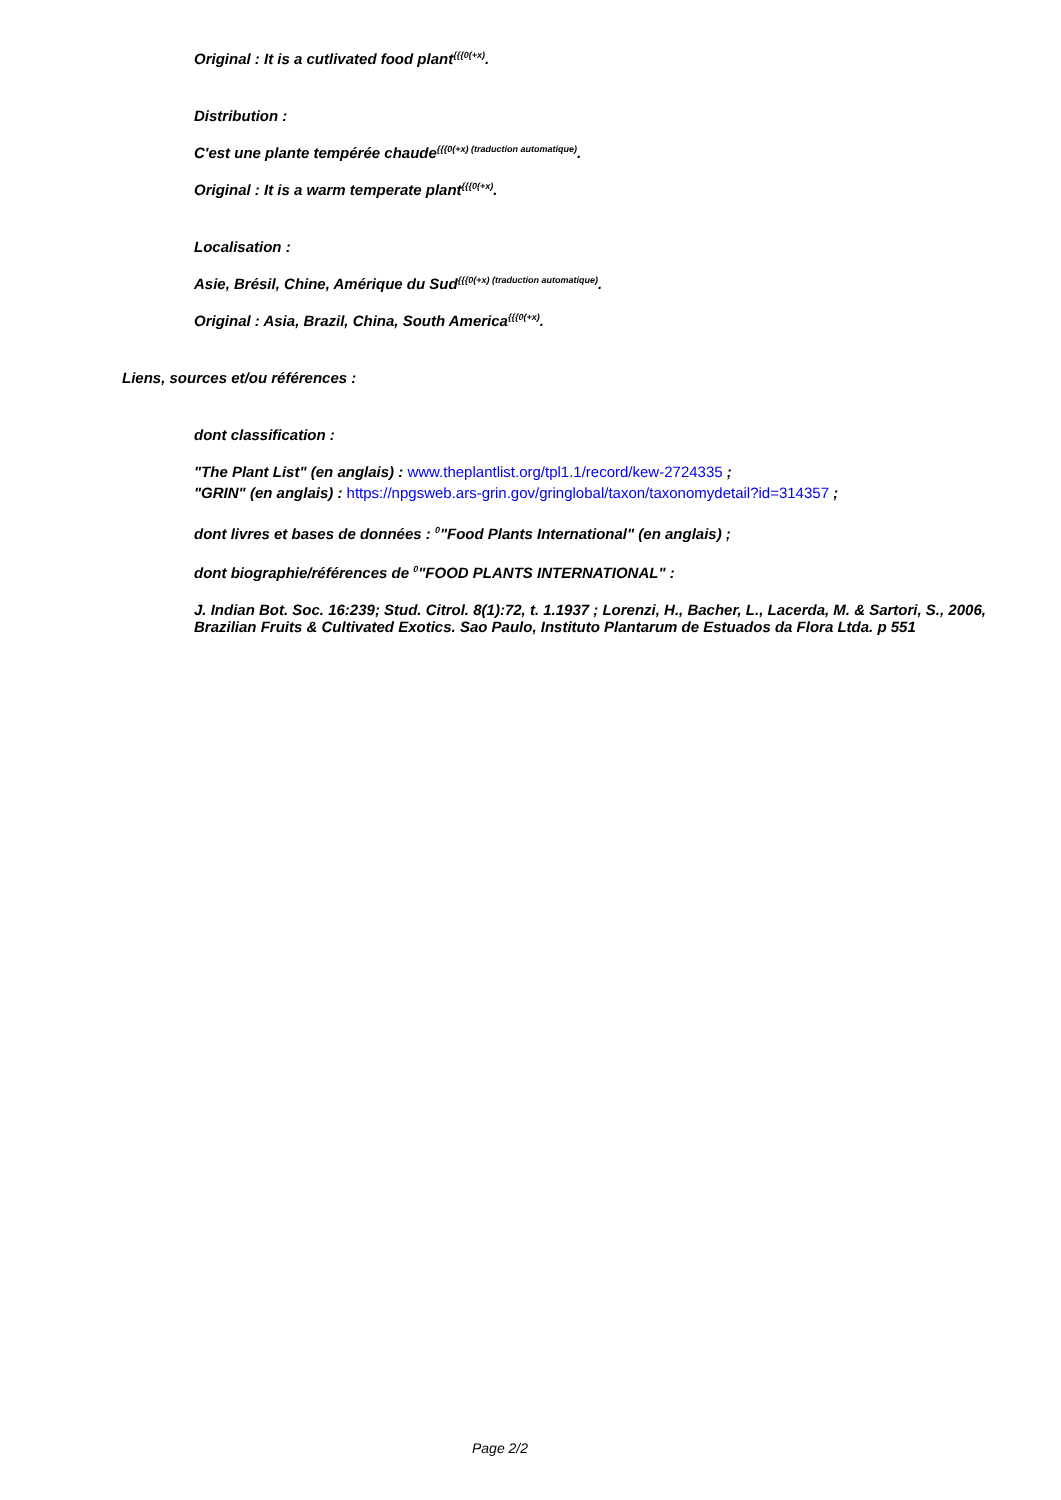Original : It is a cutlivated food plant<sup>{{{0(+x)</sup>.
◦ Distribution :
C'est une plante tempérée chaude<sup>{{{0(+x) (traduction automatique)</sup>.
Original : It is a warm temperate plant<sup>{{{0(+x)</sup>.
◦ Localisation :
Asie, Brésil, Chine, Amérique du Sud<sup>{{{0(+x) (traduction automatique)</sup>.
Original : Asia, Brazil, China, South America<sup>{{{0(+x)</sup>.
• Liens, sources et/ou références :
dont classification :
◦ "The Plant List" (en anglais) : www.theplantlist.org/tpl1.1/record/kew-2724335 ;
◦ "GRIN" (en anglais) : https://npgsweb.ars-grin.gov/gringlobal/taxon/taxonomydetail?id=314357 ;
dont livres et bases de données : <sup>0</sup>"Food Plants International" (en anglais) ;
dont biographie/références de <sup>0</sup>"FOOD PLANTS INTERNATIONAL" :
J. Indian Bot. Soc. 16:239; Stud. Citrol. 8(1):72, t. 1.1937 ; Lorenzi, H., Bacher, L., Lacerda, M. & Sartori, S., 2006, Brazilian Fruits & Cultivated Exotics. Sao Paulo, Instituto Plantarum de Estuados da Flora Ltda. p 551
Page 2/2